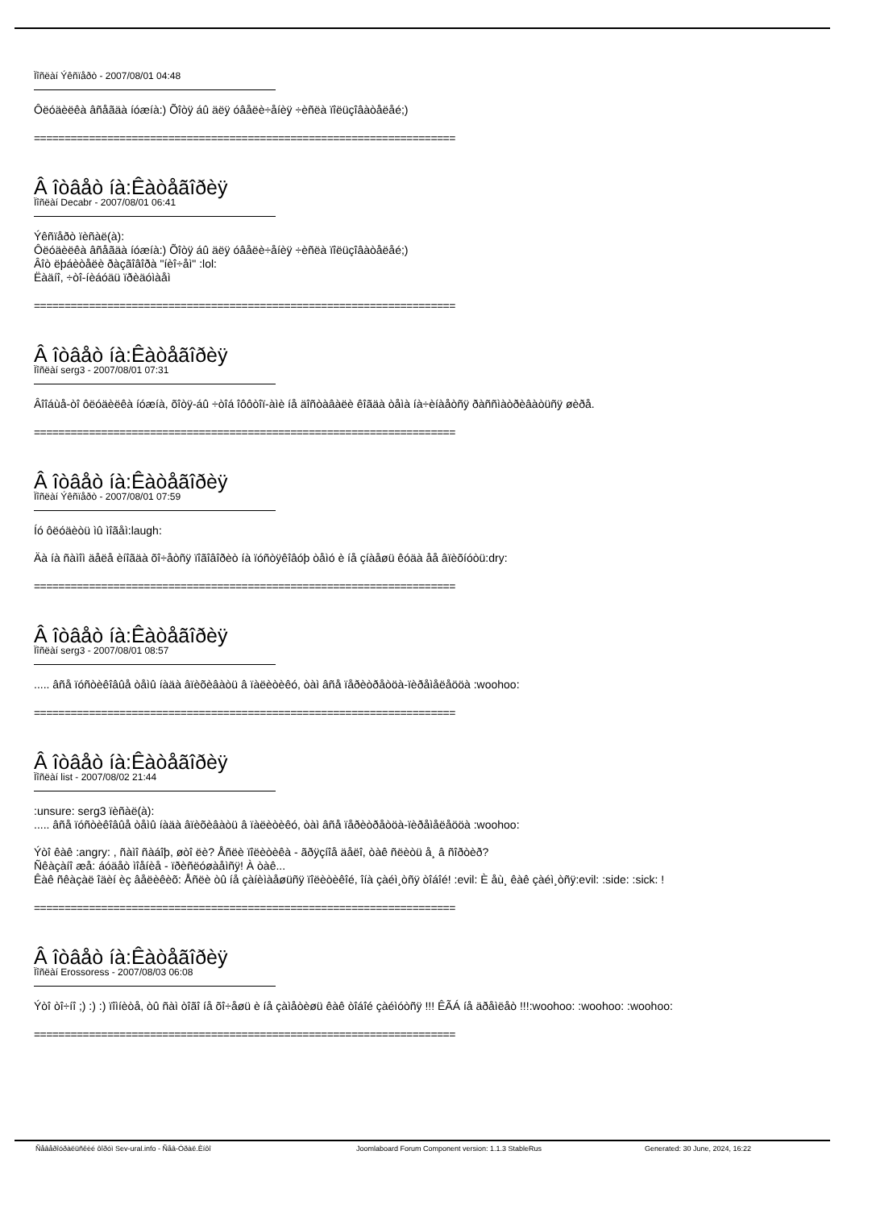Ïîñëàí Ýêñïåðò - 2007/08/01 04:48
Ôëóäèëêà âñåãäà íóæíà:) Õîòÿ áû äëÿ óâåëè÷åíèÿ ÷èñëà ïîëüçîâàòåëåé;)
=====================================================================
Â îòâåò íà:Êàòåãîðèÿ
Ïîñëàí Decabr - 2007/08/01 06:41
Ýêñïåðò ïèñàë(à):
Ôëóäèëêà âñåãäà íóæíà:) Õîòÿ áû äëÿ óâåëè÷åíèÿ ÷èñëà ïîëüçîâàòåëåé;)
Âîò ëþáèòåëè ðàçãîâîðà "íèî÷åì" :lol:
Ëàäíî, ÷òî-íèáóäü ïðèäóìàåì
=====================================================================
Â îòâåò íà:Êàòåãîðèÿ
Ïîñëàí serg3 - 2007/08/01 07:31
Âîîáùå-òî ôëóäèëêà íóæíà, õîòÿ-áû ÷òîá îôôòîï-àìè íå äîñòàâàëè êîãäà òåìà íà÷èíàåòñÿ ðàññìàòðèâàòüñÿ øèðå.
=====================================================================
Â îòâåò íà:Êàòåãîðèÿ
Ïîñëàí Ýêñïåðò - 2007/08/01 07:59
Íó ôëóäèòü ìû ìîãåì:laugh:
Äà íà ñàìîì äåëå èíîãäà õî÷åòñÿ ïîãîâîðèò íà ïóñòÿêîâóþ òåìó è íå çíàåøü êóäà åå âïèõíóòü:dry:
=====================================================================
Â îòâåò íà:Êàòåãîðèÿ
Ïîñëàí serg3 - 2007/08/01 08:57
..... âñå ïóñòèêîâûå òåìû íàäà âïèõèâàòü â ïàëèòèêó, òàì âñå ïåðèòðåòöà-ïèðåìåëåööà :woohoo:
=====================================================================
Â îòâåò íà:Êàòåãîðèÿ
Ïîñëàí list - 2007/08/02 21:44
:unsure: serg3 ïèñàë(à):
..... âñå ïóñòèêîâûå òåìû íàäà âïèõèâàòü â ïàëèòèêó, òàì âñå ïåðèòðåòöà-ïèðåìåëåööà :woohoo:
Ýòî êàê :angry: , ñàìî ñàáîþ, øòî ëè? Åñëè ïîëèòèêà - ãðÿçíîå äåëî, òàê ñëèòü å¸ â ñîðòèð?
Ñêàçàíî æå: áóäåò ìîåíèå - ïðèñëóøàåìñÿ! À òàê...
Êàê ñêàçàë îäèí èç âåëèêèõ: Åñëè òû íå çàíèìàåøüñÿ ïîëèòèêîé, îíà çàéì¸òñÿ òîáîé! :evil: È åù¸ êàê çàéì¸òñÿ:evil: :side: :sick: !
=====================================================================
Â îòâåò íà:Êàòåãîðèÿ
Ïîñëàí Erossoress - 2007/08/03 06:08
Ýòî òî÷íî ;) :) :) ïîìíèòå, òû ñàì òîãî íå õî÷åøü è íå çàìåòèøü êàê òîáîé çàéìóòñÿ !!! ÊÃÁ íå äðåìëåò !!!:woohoo: :woohoo: :woohoo:
=====================================================================
Ñåâåðîóðàëüñêèé ôîðóì Sev-ural.info - Ñåâ-Óðàë.Èíôî Joomlaboard Forum Component version: 1.1.3 StableRus Generated: 30 June, 2024, 16:22